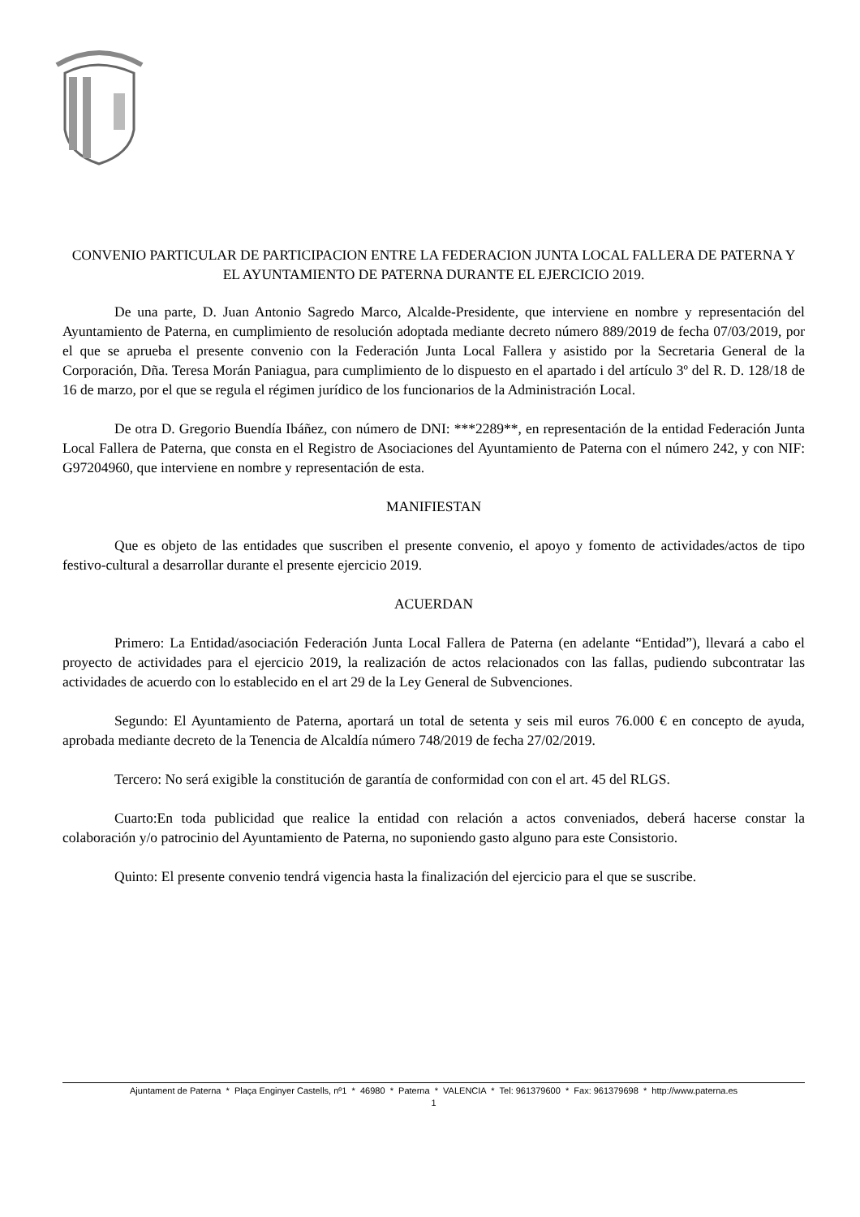CONVENIO PARTICULAR DE PARTICIPACION ENTRE LA FEDERACION JUNTA LOCAL FALLERA DE PATERNA Y EL AYUNTAMIENTO DE PATERNA DURANTE EL EJERCICIO 2019.
De una parte, D. Juan Antonio Sagredo Marco, Alcalde-Presidente, que interviene en nombre y representación del Ayuntamiento de Paterna, en cumplimiento de resolución adoptada mediante decreto número 889/2019 de fecha 07/03/2019, por el que se aprueba el presente convenio con la Federación Junta Local Fallera y asistido por la Secretaria General de la Corporación, Dña. Teresa Morán Paniagua, para cumplimiento de lo dispuesto en el apartado i del artículo 3º del R. D. 128/18 de 16 de marzo, por el que se regula el régimen jurídico de los funcionarios de la Administración Local.
De otra D. Gregorio Buendía Ibáñez, con número de DNI: ***2289**, en representación de la entidad Federación Junta Local Fallera de Paterna, que consta en el Registro de Asociaciones del Ayuntamiento de Paterna con el número 242, y con NIF: G97204960, que interviene en nombre y representación de esta.
MANIFIESTAN
Que es objeto de las entidades que suscriben el presente convenio, el apoyo y fomento de actividades/actos de tipo festivo-cultural a desarrollar durante el presente ejercicio 2019.
ACUERDAN
Primero: La Entidad/asociación Federación Junta Local Fallera de Paterna (en adelante “Entidad”), llevará a cabo el proyecto de actividades para el ejercicio 2019, la realización de actos relacionados con las fallas, pudiendo subcontratar las actividades de acuerdo con lo establecido en el art 29 de la Ley General de Subvenciones.
Segundo: El Ayuntamiento de Paterna, aportará un total de setenta y seis mil euros 76.000 € en concepto de ayuda, aprobada mediante decreto de la Tenencia de Alcaldía número 748/2019 de fecha 27/02/2019.
Tercero: No será exigible la constitución de garantía de conformidad con con el art. 45 del RLGS.
Cuarto:En toda publicidad que realice la entidad con relación a actos conveniados, deberá hacerse constar la colaboración y/o patrocinio del Ayuntamiento de Paterna, no suponiendo gasto alguno para este Consistorio.
Quinto: El presente convenio tendrá vigencia hasta la finalización del ejercicio para el que se suscribe.
Ajuntament de Paterna * Plaça Enginyer Castells, nº1 * 46980 * Paterna * VALENCIA * Tel: 961379600 * Fax: 961379698 * http://www.paterna.es
1